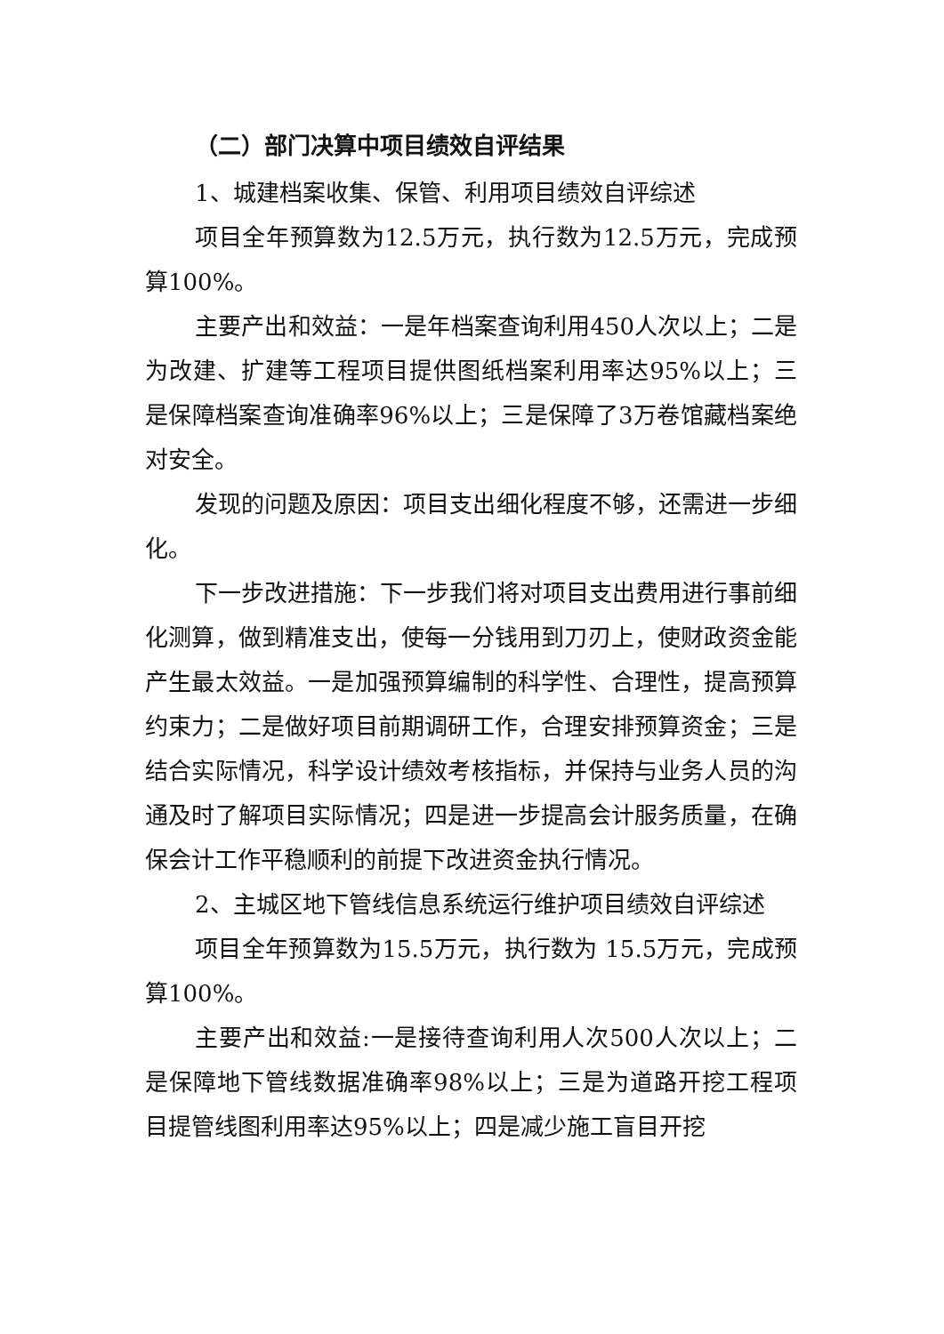（二）部门决算中项目绩效自评结果
1、城建档案收集、保管、利用项目绩效自评综述
项目全年预算数为12.5万元，执行数为12.5万元，完成预算100%。
主要产出和效益：一是年档案查询利用450人次以上；二是为改建、扩建等工程项目提供图纸档案利用率达95%以上；三是保障档案查询准确率96%以上；三是保障了3万卷馆藏档案绝对安全。
发现的问题及原因：项目支出细化程度不够，还需进一步细化。
下一步改进措施：下一步我们将对项目支出费用进行事前细化测算，做到精准支出，使每一分钱用到刀刃上，使财政资金能产生最太效益。一是加强预算编制的科学性、合理性，提高预算约束力；二是做好项目前期调研工作，合理安排预算资金；三是结合实际情况，科学设计绩效考核指标，并保持与业务人员的沟通及时了解项目实际情况；四是进一步提高会计服务质量，在确保会计工作平稳顺利的前提下改进资金执行情况。
2、主城区地下管线信息系统运行维护项目绩效自评综述
项目全年预算数为15.5万元，执行数为 15.5万元，完成预算100%。
主要产出和效益:一是接待查询利用人次500人次以上；二是保障地下管线数据准确率98%以上；三是为道路开挖工程项目提管线图利用率达95%以上；四是减少施工盲目开挖